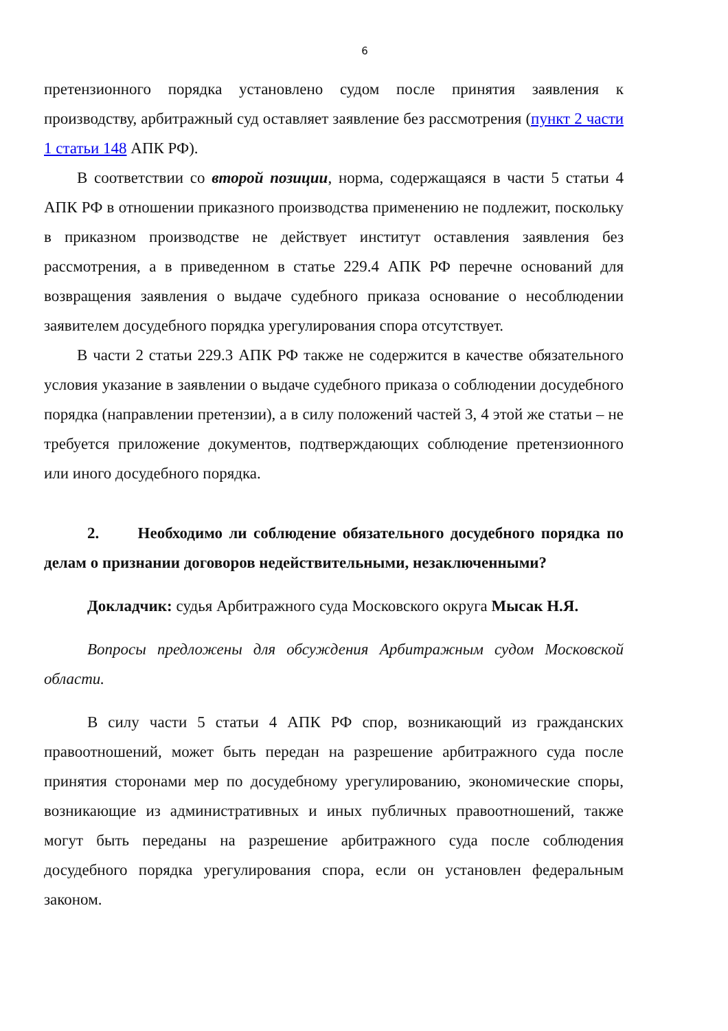6
претензионного порядка установлено судом после принятия заявления к производству, арбитражный суд оставляет заявление без рассмотрения (пункт 2 части 1 статьи 148 АПК РФ).
В соответствии со второй позиции, норма, содержащаяся в части 5 статьи 4 АПК РФ в отношении приказного производства применению не подлежит, поскольку в приказном производстве не действует институт оставления заявления без рассмотрения, а в приведенном в статье 229.4 АПК РФ перечне оснований для возвращения заявления о выдаче судебного приказа основание о несоблюдении заявителем досудебного порядка урегулирования спора отсутствует.
В части 2 статьи 229.3 АПК РФ также не содержится в качестве обязательного условия указание в заявлении о выдаче судебного приказа о соблюдении досудебного порядка (направлении претензии), а в силу положений частей 3, 4 этой же статьи – не требуется приложение документов, подтверждающих соблюдение претензионного или иного досудебного порядка.
2. Необходимо ли соблюдение обязательного досудебного порядка по делам о признании договоров недействительными, незаключенными?
Докладчик: судья Арбитражного суда Московского округа Мысак Н.Я.
Вопросы предложены для обсуждения Арбитражным судом Московской области.
В силу части 5 статьи 4 АПК РФ спор, возникающий из гражданских правоотношений, может быть передан на разрешение арбитражного суда после принятия сторонами мер по досудебному урегулированию, экономические споры, возникающие из административных и иных публичных правоотношений, также могут быть переданы на разрешение арбитражного суда после соблюдения досудебного порядка урегулирования спора, если он установлен федеральным законом.